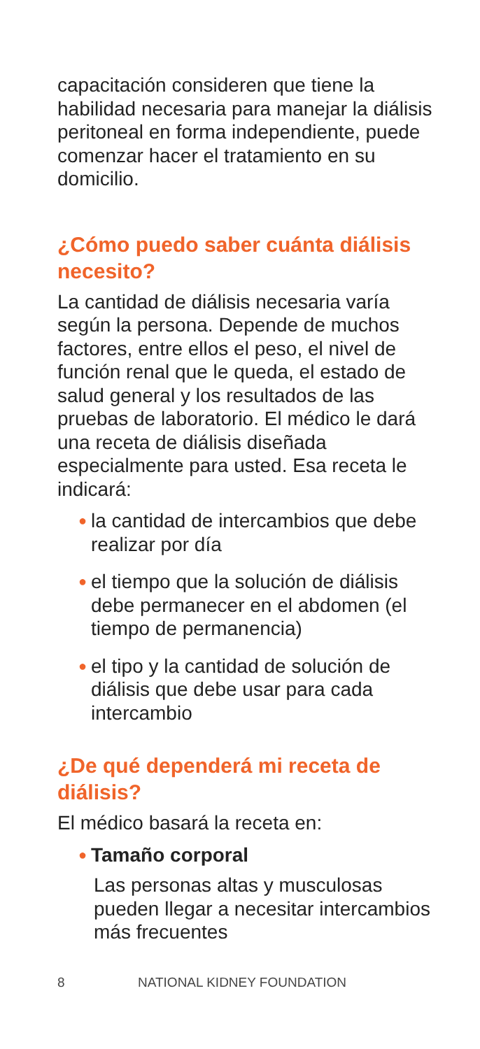capacitación consideren que tiene la habilidad necesaria para manejar la diálisis peritoneal en forma independiente, puede comenzar hacer el tratamiento en su domicilio.
¿Cómo puedo saber cuánta diálisis necesito?
La cantidad de diálisis necesaria varía según la persona. Depende de muchos factores, entre ellos el peso, el nivel de función renal que le queda, el estado de salud general y los resultados de las pruebas de laboratorio. El médico le dará una receta de diálisis diseñada especialmente para usted. Esa receta le indicará:
● la cantidad de intercambios que debe realizar por día
● el tiempo que la solución de diálisis debe permanecer en el abdomen (el tiempo de permanencia)
● el tipo y la cantidad de solución de diálisis que debe usar para cada intercambio
¿De qué dependerá mi receta de diálisis?
El médico basará la receta en:
● Tamaño corporal
Las personas altas y musculosas pueden llegar a necesitar intercambios más frecuentes
8 NATIONAL KIDNEY FOUNDATION